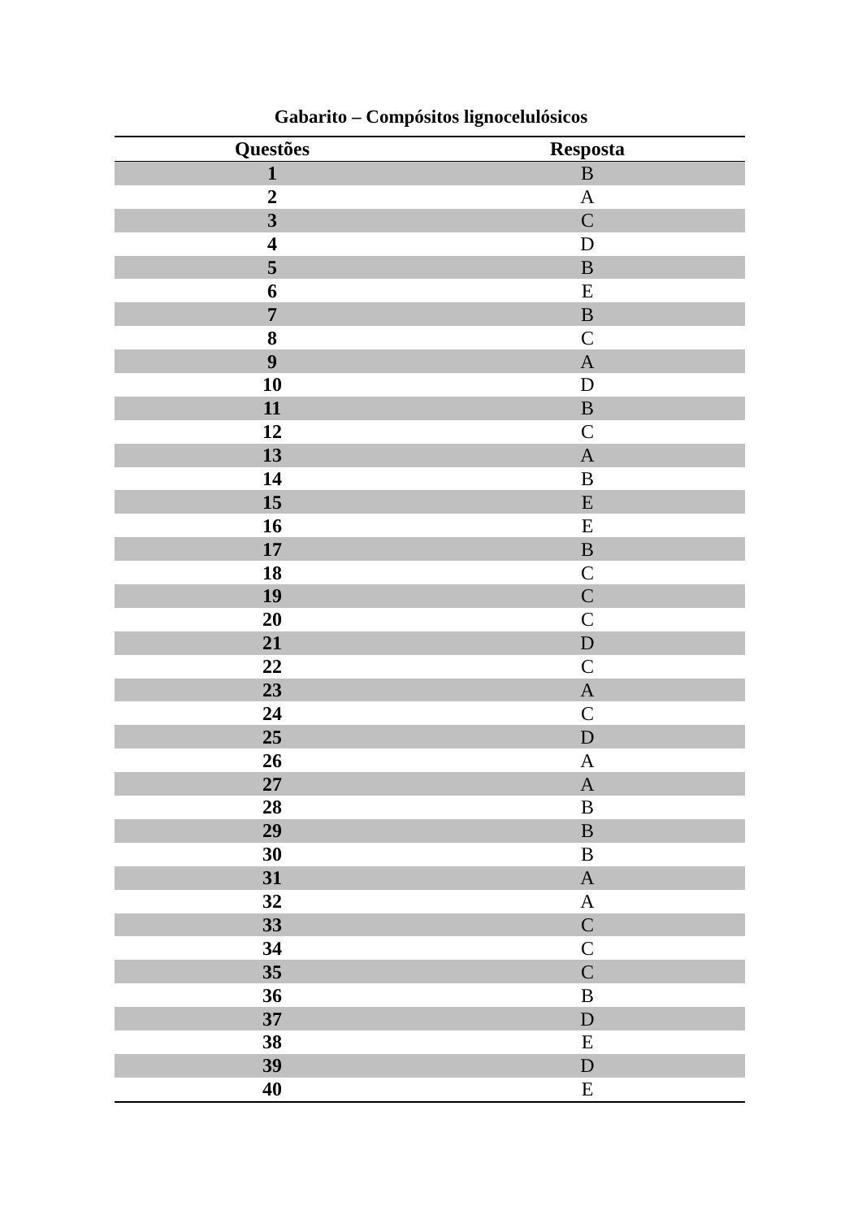Gabarito – Compósitos lignocelulósicos
| Questões | Resposta |
| --- | --- |
| 1 | B |
| 2 | A |
| 3 | C |
| 4 | D |
| 5 | B |
| 6 | E |
| 7 | B |
| 8 | C |
| 9 | A |
| 10 | D |
| 11 | B |
| 12 | C |
| 13 | A |
| 14 | B |
| 15 | E |
| 16 | E |
| 17 | B |
| 18 | C |
| 19 | C |
| 20 | C |
| 21 | D |
| 22 | C |
| 23 | A |
| 24 | C |
| 25 | D |
| 26 | A |
| 27 | A |
| 28 | B |
| 29 | B |
| 30 | B |
| 31 | A |
| 32 | A |
| 33 | C |
| 34 | C |
| 35 | C |
| 36 | B |
| 37 | D |
| 38 | E |
| 39 | D |
| 40 | E |